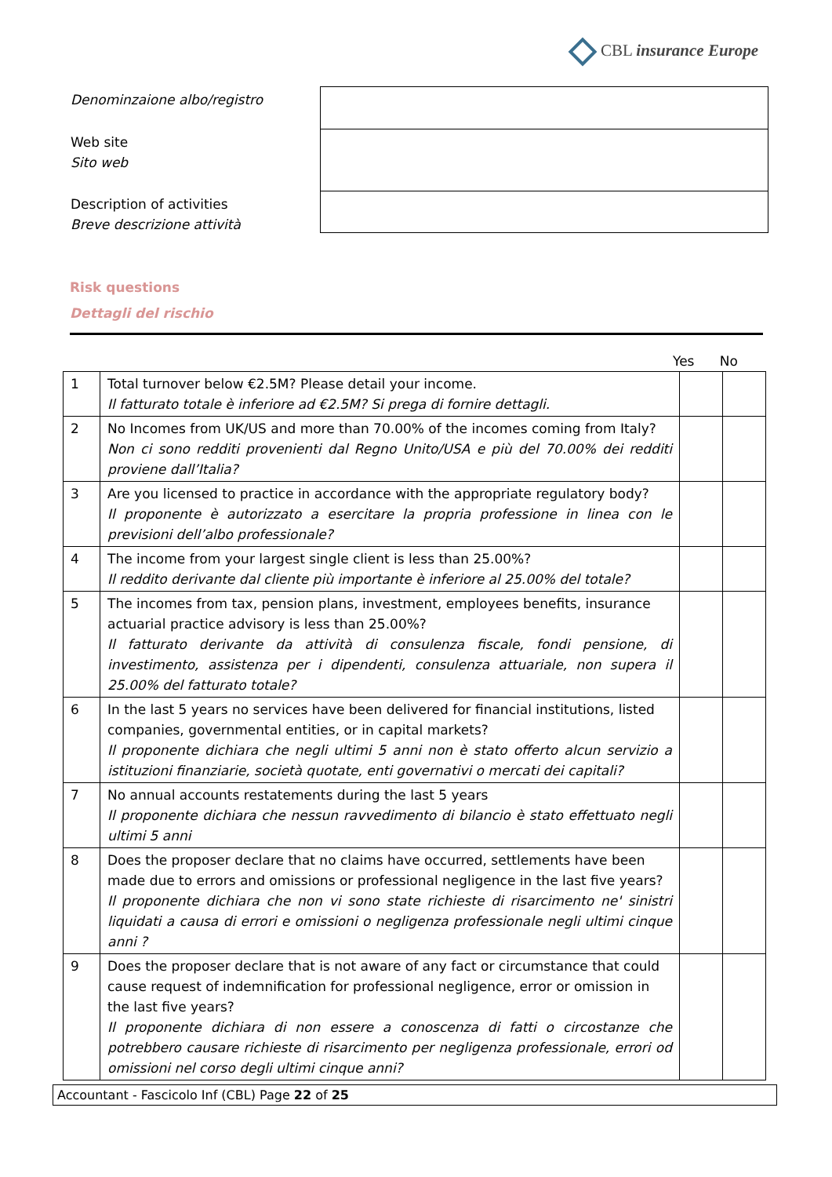CBL insurance Europe
Denominzaione albo/registro
Web site
Sito web
Description of activities
Breve descrizione attività
Risk questions
Dettagli del rischio
Yes No
| 1 | Total turnover below €2.5M? Please detail your income. Il fatturato totale è inferiore ad €2.5M? Si prega di fornire dettagli. | | |
| 2 | No Incomes from UK/US and more than 70.00% of the incomes coming from Italy? Non ci sono redditi provenienti dal Regno Unito/USA e più del 70.00% dei redditi proviene dall’Italia? | | |
| 3 | Are you licensed to practice in accordance with the appropriate regulatory body? Il proponente è autorizzato a esercitare la propria professione in linea con le previsioni dell’albo professionale? | | |
| 4 | The income from your largest single client is less than 25.00%? Il reddito derivante dal cliente più importante è inferiore al 25.00% del totale? | | |
| 5 | The incomes from tax, pension plans, investment, employees benefits, insurance actuarial practice advisory is less than 25.00%? Il fatturato derivante da attività di consulenza fiscale, fondi pensione, di investimento, assistenza per i dipendenti, consulenza attuariale, non supera il 25.00% del fatturato totale? | | |
| 6 | In the last 5 years no services have been delivered for financial institutions, listed companies, governmental entities, or in capital markets? Il proponente dichiara che negli ultimi 5 anni non è stato offerto alcun servizio a istituzioni finanziarie, società quotate, enti governativi o mercati dei capitali? | | |
| 7 | No annual accounts restatements during the last 5 years Il proponente dichiara che nessun ravvedimento di bilancio è stato effettuato negli ultimi 5 anni | | |
| 8 | Does the proposer declare that no claims have occurred, settlements have been made due to errors and omissions or professional negligence in the last five years? Il proponente dichiara che non vi sono state richieste di risarcimento ne' sinistri liquidati a causa di errori e omissioni o negligenza professionale negli ultimi cinque anni ? | | |
| 9 | Does the proposer declare that is not aware of any fact or circumstance that could cause request of indemnification for professional negligence, error or omission in the last five years? Il proponente dichiara di non essere a conoscenza di fatti o circostanze che potrebbero causare richieste di risarcimento per negligenza professionale, errori od omissioni nel corso degli ultimi cinque anni? | | |
Accountant - Fascicolo Inf (CBL) Page 22 of 25